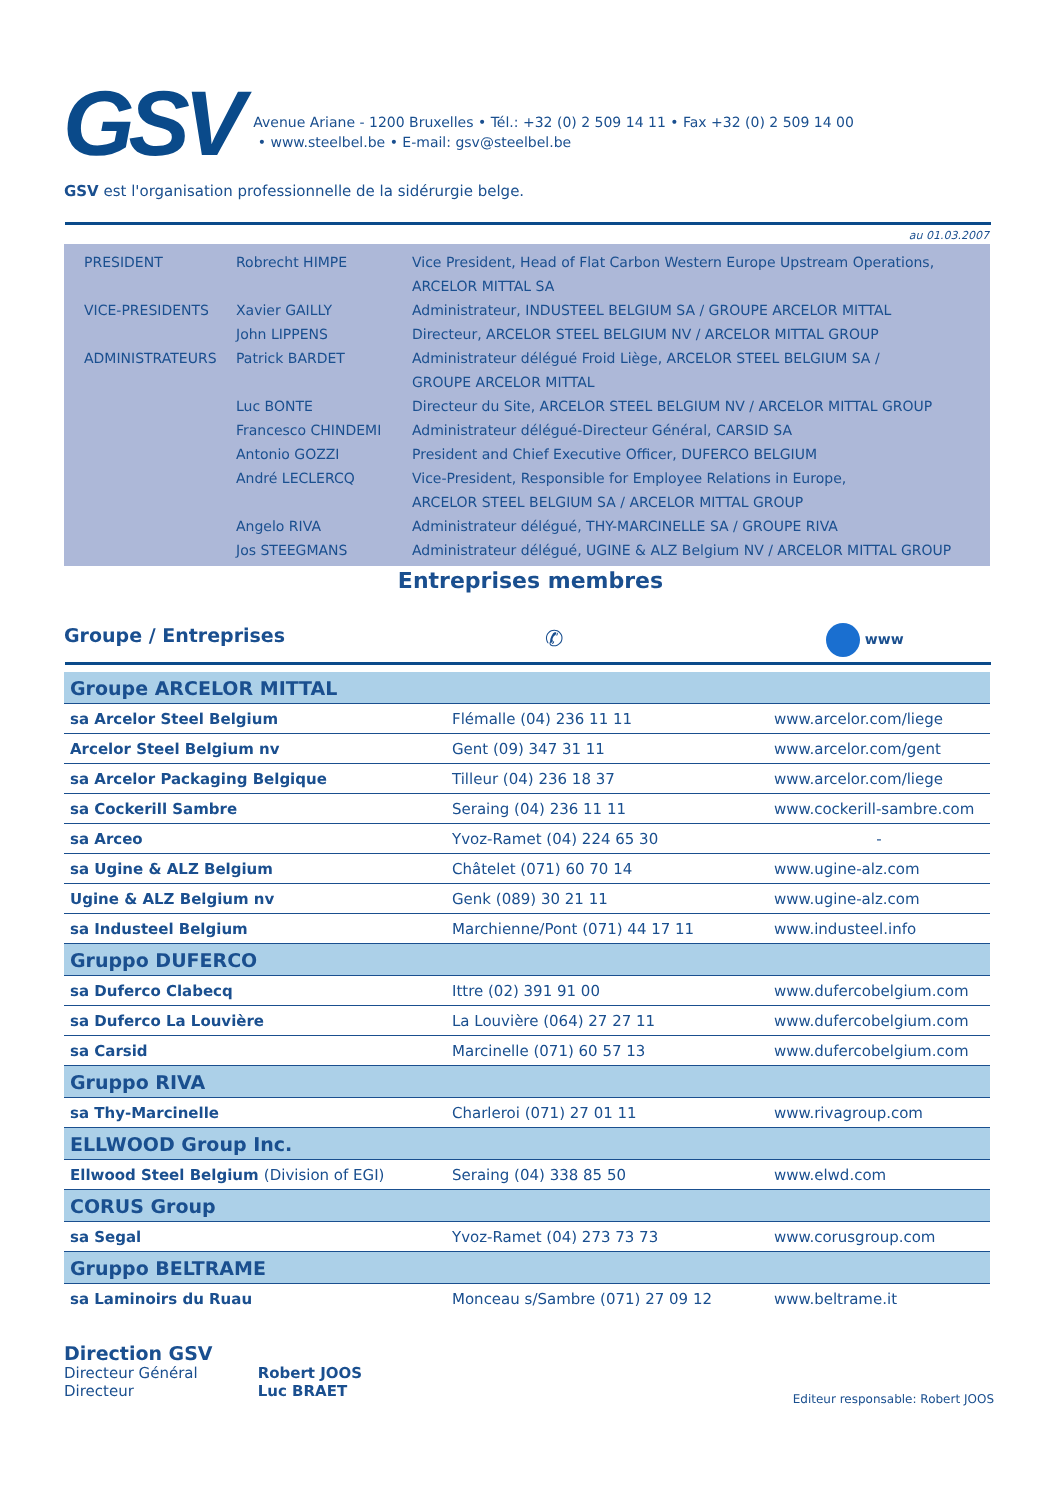GSV
Avenue Ariane - 1200 Bruxelles • Tél.: +32 (0) 2 509 14 11 • Fax +32 (0) 2 509 14 00
• www.steelbel.be • E-mail: gsv@steelbel.be
GSV est l'organisation professionnelle de la sidérurgie belge.
au 01.03.2007
| PRESIDENT | Robrecht HIMPE | Vice President, Head of Flat Carbon Western Europe Upstream Operations, ARCELOR MITTAL SA |
| VICE-PRESIDENTS | Xavier GAILLY | Administrateur, INDUSTEEL BELGIUM SA / GROUPE ARCELOR MITTAL |
| | John LIPPENS | Directeur, ARCELOR STEEL BELGIUM NV / ARCELOR MITTAL GROUP |
| ADMINISTRATEURS | Patrick BARDET | Administrateur délégué Froid Liège, ARCELOR STEEL BELGIUM SA / GROUPE ARCELOR MITTAL |
| | Luc BONTE | Directeur du Site, ARCELOR STEEL BELGIUM NV / ARCELOR MITTAL GROUP |
| | Francesco CHINDEMI | Administrateur délégué-Directeur Général, CARSID SA |
| | Antonio GOZZI | President and Chief Executive Officer, DUFERCO BELGIUM |
| | André LECLERCQ | Vice-President, Responsible for Employee Relations in Europe, ARCELOR STEEL BELGIUM SA / ARCELOR MITTAL GROUP |
| | Angelo RIVA | Administrateur délégué, THY-MARCINELLE SA / GROUPE RIVA |
| | Jos STEEGMANS | Administrateur délégué, UGINE & ALZ Belgium NV / ARCELOR MITTAL GROUP |
Entreprises membres
Groupe / Entreprises ✆ www
| Groupe ARCELOR MITTAL | | |
| sa Arcelor Steel Belgium | Flémalle (04) 236 11 11 | www.arcelor.com/liege |
| Arcelor Steel Belgium nv | Gent (09) 347 31 11 | www.arcelor.com/gent |
| sa Arcelor Packaging Belgique | Tilleur (04) 236 18 37 | www.arcelor.com/liege |
| sa Cockerill Sambre | Seraing (04) 236 11 11 | www.cockerill-sambre.com |
| sa Arceo | Yvoz-Ramet (04) 224 65 30 | - |
| sa Ugine & ALZ Belgium | Châtelet (071) 60 70 14 | www.ugine-alz.com |
| Ugine & ALZ Belgium nv | Genk (089) 30 21 11 | www.ugine-alz.com |
| sa Industeel Belgium | Marchienne/Pont (071) 44 17 11 | www.industeel.info |
| Gruppo DUFERCO | | |
| sa Duferco Clabecq | Ittre (02) 391 91 00 | www.dufercobelgium.com |
| sa Duferco La Louvière | La Louvière (064) 27 27 11 | www.dufercobelgium.com |
| sa Carsid | Marcinelle (071) 60 57 13 | www.dufercobelgium.com |
| Gruppo RIVA | | |
| sa Thy-Marcinelle | Charleroi (071) 27 01 11 | www.rivagroup.com |
| ELLWOOD Group Inc. | | |
| Ellwood Steel Belgium (Division of EGI) | Seraing (04) 338 85 50 | www.elwd.com |
| CORUS Group | | |
| sa Segal | Yvoz-Ramet (04) 273 73 73 | www.corusgroup.com |
| Gruppo BELTRAME | | |
| sa Laminoirs du Ruau | Monceau s/Sambre (071) 27 09 12 | www.beltrame.it |
Direction GSV
| Directeur Général | Robert JOOS |
| Directeur | Luc BRAET |
Editeur responsable: Robert JOOS